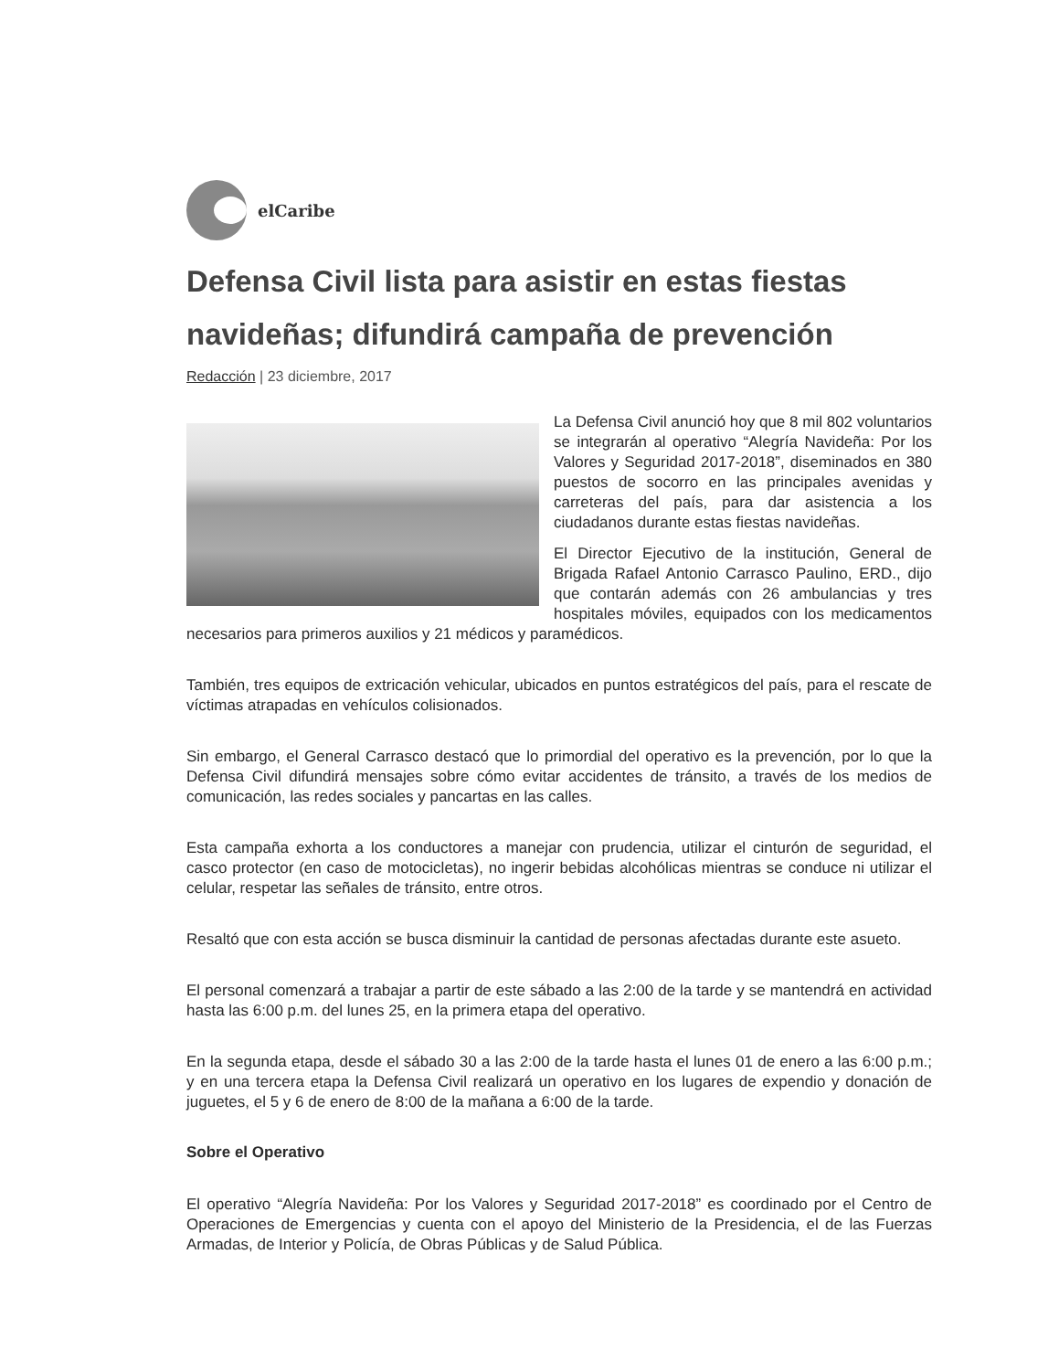elCaribe
Defensa Civil lista para asistir en estas fiestas navideñas; difundirá campaña de prevención
Redacción | 23 diciembre, 2017
La Defensa Civil anunció hoy que 8 mil 802 voluntarios se integrarán al operativo “Alegría Navideña: Por los Valores y Seguridad 2017-2018”, diseminados en 380 puestos de socorro en las principales avenidas y carreteras del país, para dar asistencia a los ciudadanos durante estas fiestas navideñas.
El Director Ejecutivo de la institución, General de Brigada Rafael Antonio Carrasco Paulino, ERD., dijo que contarán además con 26 ambulancias y tres hospitales móviles, equipados con los medicamentos necesarios para primeros auxilios y 21 médicos y paramédicos.
También, tres equipos de extricación vehicular, ubicados en puntos estratégicos del país, para el rescate de víctimas atrapadas en vehículos colisionados.
Sin embargo, el General Carrasco destacó que lo primordial del operativo es la prevención, por lo que la Defensa Civil difundirá mensajes sobre cómo evitar accidentes de tránsito, a través de los medios de comunicación, las redes sociales y pancartas en las calles.
Esta campaña exhorta a los conductores a manejar con prudencia, utilizar el cinturón de seguridad, el casco protector (en caso de motocicletas), no ingerir bebidas alcohólicas mientras se conduce ni utilizar el celular, respetar las señales de tránsito, entre otros.
Resaltó que con esta acción se busca disminuir la cantidad de personas afectadas durante este asueto.
El personal comenzará a trabajar a partir de este sábado a las 2:00 de la tarde y se mantendrá en actividad hasta las 6:00 p.m. del lunes 25, en la primera etapa del operativo.
En la segunda etapa, desde el sábado 30 a las 2:00 de la tarde hasta el lunes 01 de enero a las 6:00 p.m.; y en una tercera etapa la Defensa Civil realizará un operativo en los lugares de expendio y donación de juguetes, el 5 y 6 de enero de 8:00 de la mañana a 6:00 de la tarde.
Sobre el Operativo
El operativo “Alegría Navideña: Por los Valores y Seguridad 2017-2018” es coordinado por el Centro de Operaciones de Emergencias y cuenta con el apoyo del Ministerio de la Presidencia, el de las Fuerzas Armadas, de Interior y Policía, de Obras Públicas y de Salud Pública.